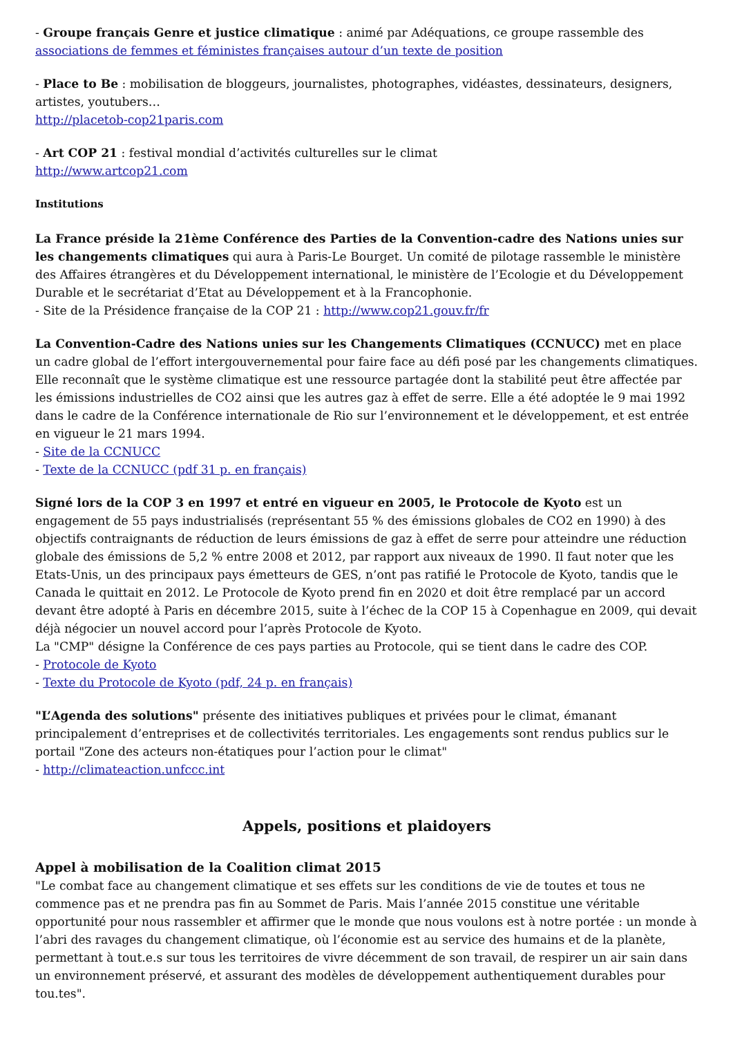- Groupe français Genre et justice climatique : animé par Adéquations, ce groupe rassemble des associations de femmes et féministes françaises autour d’un texte de position
- Place to Be : mobilisation de bloggeurs, journalistes, photographes, vidéastes, dessinateurs, designers, artistes, youtubers…
http://placetob-cop21paris.com
- Art COP 21 : festival mondial d’activités culturelles sur le climat
http://www.artcop21.com
Institutions
La France préside la 21ème Conférence des Parties de la Convention-cadre des Nations unies sur les changements climatiques qui aura à Paris-Le Bourget. Un comité de pilotage rassemble le ministère des Affaires étrangères et du Développement international, le ministère de l’Ecologie et du Développement Durable et le secrétariat d’Etat au Développement et à la Francophonie.
- Site de la Présidence française de la COP 21 : http://www.cop21.gouv.fr/fr
La Convention-Cadre des Nations unies sur les Changements Climatiques (CCNUCC) met en place un cadre global de l’effort intergouvernemental pour faire face au défi posé par les changements climatiques. Elle reconnaît que le système climatique est une ressource partagée dont la stabilité peut être affectée par les émissions industrielles de CO2 ainsi que les autres gaz à effet de serre. Elle a été adoptée le 9 mai 1992 dans le cadre de la Conférence internationale de Rio sur l’environnement et le développement, et est entrée en vigueur le 21 mars 1994.
- Site de la CCNUCC
- Texte de la CCNUCC (pdf 31 p. en français)
Signé lors de la COP 3 en 1997 et entré en vigueur en 2005, le Protocole de Kyoto est un engagement de 55 pays industrialisés (représentant 55 % des émissions globales de CO2 en 1990) à des objectifs contraignants de réduction de leurs émissions de gaz à effet de serre pour atteindre une réduction globale des émissions de 5,2 % entre 2008 et 2012, par rapport aux niveaux de 1990. Il faut noter que les Etats-Unis, un des principaux pays émetteurs de GES, n’ont pas ratifié le Protocole de Kyoto, tandis que le Canada le quittait en 2012. Le Protocole de Kyoto prend fin en 2020 et doit être remplacé par un accord devant être adopté à Paris en décembre 2015, suite à l’échec de la COP 15 à Copenhague en 2009, qui devait déjà négocier un nouvel accord pour l’après Protocole de Kyoto.
La "CMP" désigne la Conférence de ces pays parties au Protocole, qui se tient dans le cadre des COP.
- Protocole de Kyoto
- Texte du Protocole de Kyoto (pdf, 24 p. en français)
"L’Agenda des solutions" présente des initiatives publiques et privées pour le climat, émanant principalement d’entreprises et de collectivités territoriales. Les engagements sont rendus publics sur le portail "Zone des acteurs non-étatiques pour l’action pour le climat"
- http://climateaction.unfccc.int
Appels, positions et plaidoyers
Appel à mobilisation de la Coalition climat 2015
"Le combat face au changement climatique et ses effets sur les conditions de vie de toutes et tous ne commence pas et ne prendra pas fin au Sommet de Paris. Mais l’année 2015 constitue une véritable opportunité pour nous rassembler et affirmer que le monde que nous voulons est à notre portée : un monde à l’abri des ravages du changement climatique, où l’économie est au service des humains et de la planète, permettant à tout.e.s sur tous les territoires de vivre décemment de son travail, de respirer un air sain dans un environnement préservé, et assurant des modèles de développement authentiquement durables pour tou.tes".